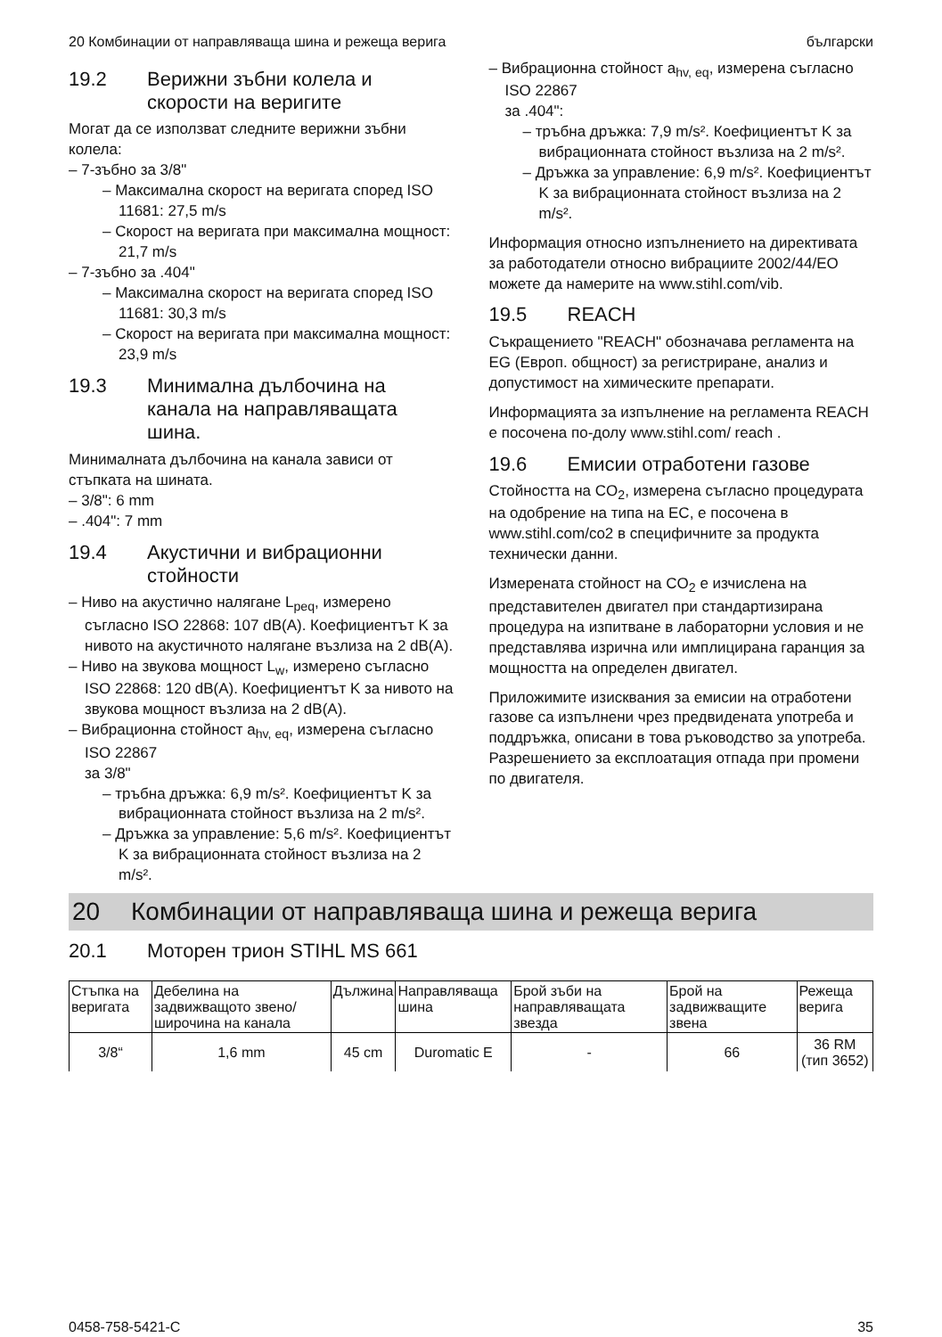20 Комбинации от направляваща шина и режеща верига български
19.2 Верижни зъбни колела и скорости на веригите
Могат да се използват следните верижни зъбни колела:
– 7-зъбно за 3/8"
– Максимална скорост на веригата според ISO 11681: 27,5 m/s
– Скорост на веригата при максимална мощност: 21,7 m/s
– 7-зъбно за .404"
– Максимална скорост на веригата според ISO 11681: 30,3 m/s
– Скорост на веригата при максимална мощност: 23,9 m/s
19.3 Минимална дълбочина на канала на направляващата шина.
Минималната дълбочина на канала зависи от стъпката на шината.
– 3/8": 6 mm
– .404": 7 mm
19.4 Акустични и вибрационни стойности
– Ниво на акустично налягане L<sub>peq</sub>, измерено съгласно ISO 22868: 107 dB(A). Коефициентът K за нивото на акустичното налягане възлиза на 2 dB(A).
– Ниво на звукова мощност L<sub>w</sub>, измерено съгласно ISO 22868: 120 dB(A). Коефициентът K за нивото на звукова мощност възлиза на 2 dB(A).
– Вибрационна стойност a<sub>hv, eq</sub>, измерена съгласно ISO 22867
за 3/8"
– тръбна дръжка: 6,9 m/s². Коефициентът K за вибрационната стойност възлиза на 2 m/s².
– Дръжка за управление: 5,6 m/s². Коефициентът K за вибрационната стойност възлиза на 2 m/s².
– Вибрационна стойност a<sub>hv, eq</sub>, измерена съгласно ISO 22867
за .404":
– тръбна дръжка: 7,9 m/s². Коефициентът K за вибрационната стойност възлиза на 2 m/s².
– Дръжка за управление: 6,9 m/s². Коефициентът K за вибрационната стойност възлиза на 2 m/s².
Информация относно изпълнението на директивата за работодатели относно вибрациите 2002/44/EO можете да намерите на www.stihl.com/vib.
19.5 REACH
Съкращението "REACH" обозначава регламента на EG (Европ. общност) за регистриране, анализ и допустимост на химическите препарати.
Информацията за изпълнение на регламента REACH е посочена по-долу www.stihl.com/ reach .
19.6 Емисии отработени газове
Стойността на CO<sub>2</sub>, измерена съгласно процедурата на одобрение на типа на ЕС, е посочена в www.stihl.com/co2 в специфичните за продукта технически данни.
Измерената стойност на CO<sub>2</sub> е изчислена на представителен двигател при стандартизирана процедура на изпитване в лабораторни условия и не представлява изрична или имплицирана гаранция за мощността на определен двигател.
Приложимите изисквания за емисии на отработени газове са изпълнени чрез предвидената употреба и поддръжка, описани в това ръководство за употреба. Разрешението за експлоатация отпада при промени по двигателя.
20 Комбинации от направляваща шина и режеща верига
20.1 Моторен трион STIHL MS 661
| Стъпка на веригата | Дебелина на задвижващото звено/ широчина на канала | Дължина | Направляваща шина | Брой зъби на направляващата звезда | Брой на задвижващите звена | Режеща верига |
| --- | --- | --- | --- | --- | --- | --- |
| 3/8“ | 1,6 mm | 45 cm | Duromatic E | - | 66 | 36 RM (тип 3652) |
0458-758-5421-C 35